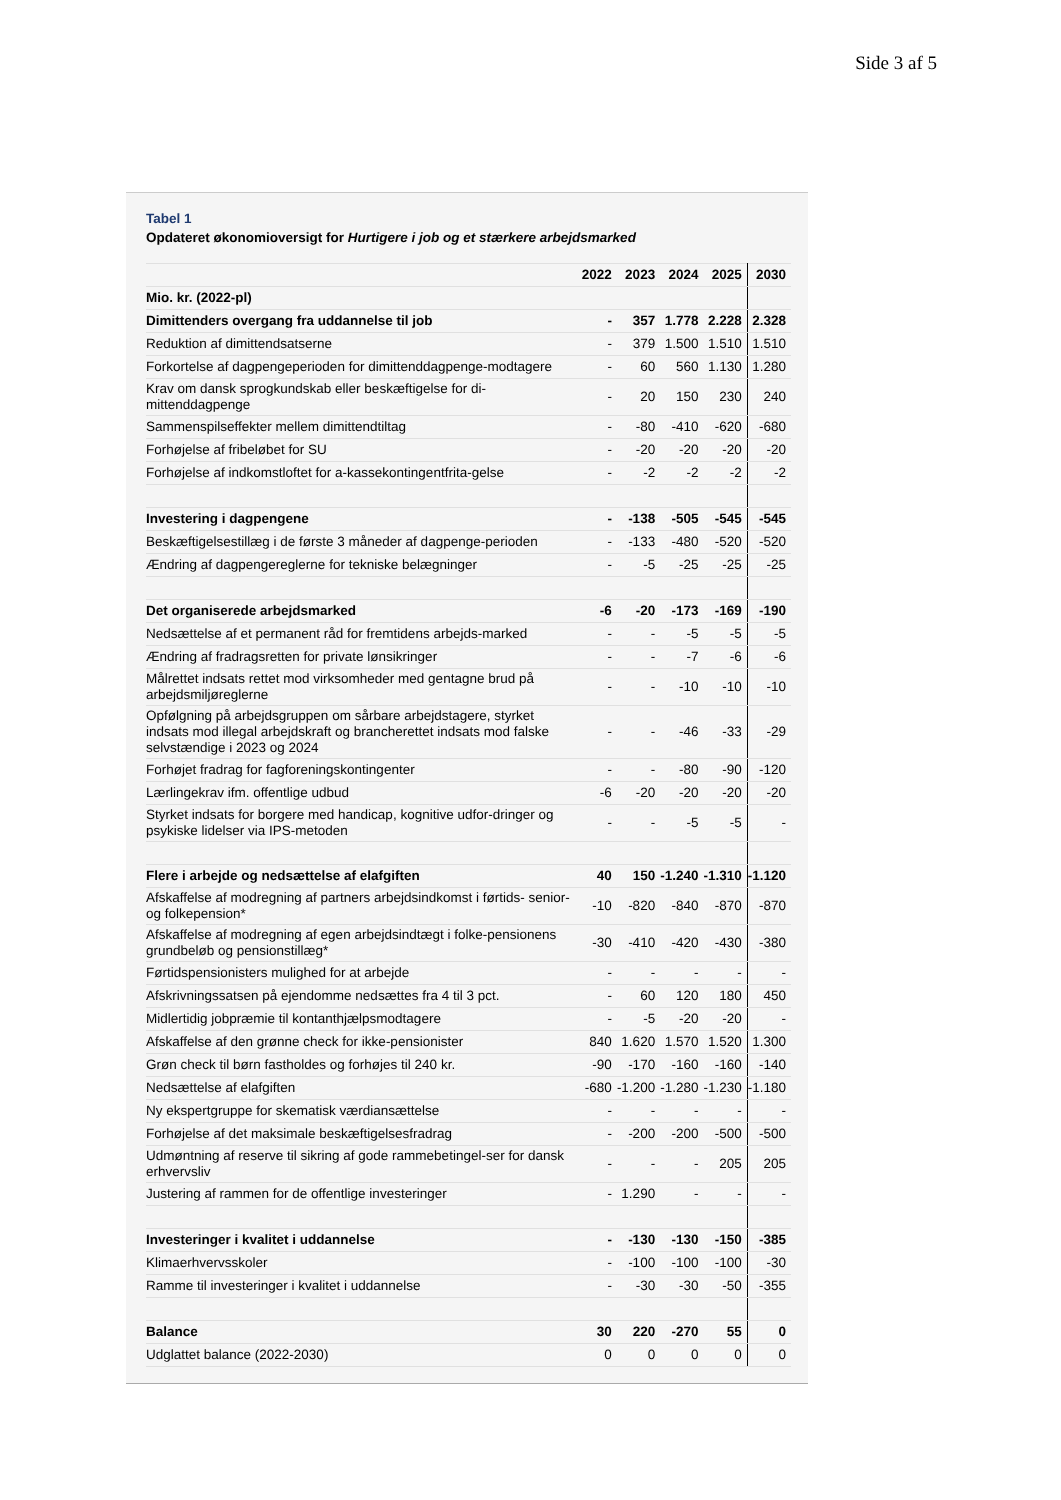Side 3 af 5
Tabel 1
Opdateret økonomioversigt for Hurtigere i job og et stærkere arbejdsmarked
| | 2022 | 2023 | 2024 | 2025 | 2030 |
| --- | --- | --- | --- | --- | --- |
| Mio. kr. (2022-pl) | | | | | |
| Dimittenders overgang fra uddannelse til job | - | 357 | 1.778 | 2.228 | 2.328 |
| Reduktion af dimittendsatserne | - | 379 | 1.500 | 1.510 | 1.510 |
| Forkortelse af dagpengeperioden for dimittenddagpenge-modtagere | - | 60 | 560 | 1.130 | 1.280 |
| Krav om dansk sprogkundskab eller beskæftigelse for di-mittenddagpenge | - | 20 | 150 | 230 | 240 |
| Sammenspilseffekter mellem dimittendtiltag | - | -80 | -410 | -620 | -680 |
| Forhøjelse af fribeløbet for SU | - | -20 | -20 | -20 | -20 |
| Forhøjelse af indkomstloftet for a-kassekontingentfrita-gelse | - | -2 | -2 | -2 | -2 |
| Investering i dagpengene | - | -138 | -505 | -545 | -545 |
| Beskæftigelsestillæg i de første 3 måneder af dagpenge-perioden | - | -133 | -480 | -520 | -520 |
| Ændring af dagpengereglerne for tekniske belægninger | - | -5 | -25 | -25 | -25 |
| Det organiserede arbejdsmarked | -6 | -20 | -173 | -169 | -190 |
| Nedsættelse af et permanent råd for fremtidens arbejds-marked | - | - | -5 | -5 | -5 |
| Ændring af fradragsretten for private lønsikringer | - | - | -7 | -6 | -6 |
| Målrettet indsats rettet mod virksomheder med gentagne brud på arbejdsmiljøreglerne | - | - | -10 | -10 | -10 |
| Opfølgning på arbejdsgruppen om sårbare arbejdstagere, styrket indsats mod illegal arbejdskraft og brancherettet indsats mod falske selvstændige i 2023 og 2024 | - | - | -46 | -33 | -29 |
| Forhøjet fradrag for fagforeningskontingenter | - | - | -80 | -90 | -120 |
| Lærlingekrav ifm. offentlige udbud | -6 | -20 | -20 | -20 | -20 |
| Styrket indsats for borgere med handicap, kognitive udfor-dringer og psykiske lidelser via IPS-metoden | - | - | -5 | -5 | - |
| Flere i arbejde og nedsættelse af elafgiften | 40 | 150 | -1.240 | -1.310 | -1.120 |
| Afskaffelse af modregning af partners arbejdsindkomst i førtids- senior- og folkepension* | -10 | -820 | -840 | -870 | -870 |
| Afskaffelse af modregning af egen arbejdsindtægt i folke-pensionens grundbeløb og pensionstillæg* | -30 | -410 | -420 | -430 | -380 |
| Førtidspensionisters mulighed for at arbejde | - | - | - | - | - |
| Afskrivningssatsen på ejendomme nedsættes fra 4 til 3 pct. | - | 60 | 120 | 180 | 450 |
| Midlertidig jobpræmie til kontanthjælpsmodtagere | - | -5 | -20 | -20 | - |
| Afskaffelse af den grønne check for ikke-pensionister | 840 | 1.620 | 1.570 | 1.520 | 1.300 |
| Grøn check til børn fastholdes og forhøjes til 240 kr. | -90 | -170 | -160 | -160 | -140 |
| Nedsættelse af elafgiften | -680 | -1.200 | -1.280 | -1.230 | -1.180 |
| Ny ekspertgruppe for skematisk værdiansættelse | - | - | - | - | - |
| Forhøjelse af det maksimale beskæftigelsesfradrag | - | -200 | -200 | -500 | -500 |
| Udmøntning af reserve til sikring af gode rammebetingel-ser for dansk erhvervsliv | - | - | - | 205 | 205 |
| Justering af rammen for de offentlige investeringer | - | 1.290 | - | - | - |
| Investeringer i kvalitet i uddannelse | - | -130 | -130 | -150 | -385 |
| Klimaerhvervsskoler | - | -100 | -100 | -100 | -30 |
| Ramme til investeringer i kvalitet i uddannelse | - | -30 | -30 | -50 | -355 |
| Balance | 30 | 220 | -270 | 55 | 0 |
| Udglattet balance (2022-2030) | 0 | 0 | 0 | 0 | 0 |